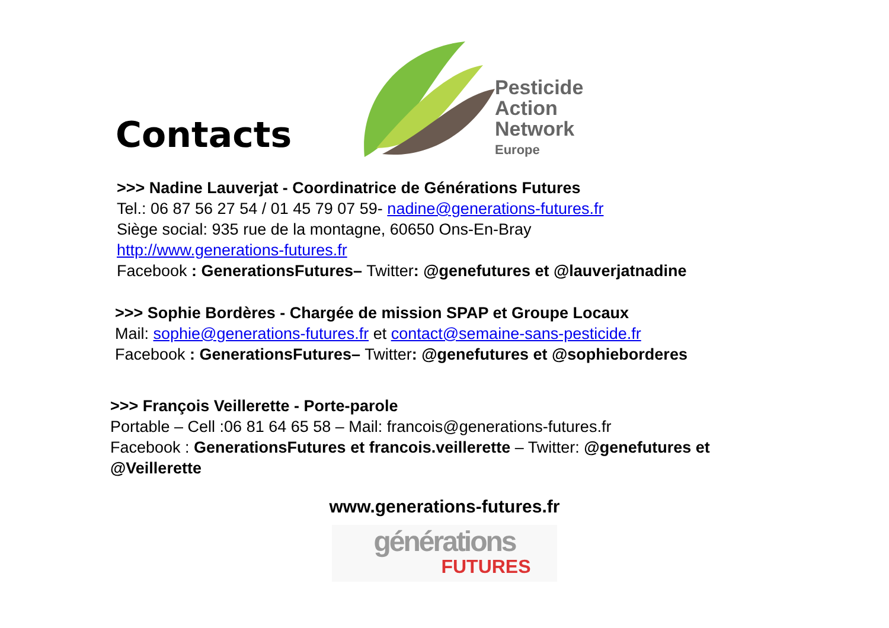Contacts
Pesticide
Action
Network
Europe
>>> Nadine Lauverjat - Coordinatrice de Générations Futures
Tel.: 06 87 56 27 54 / 01 45 79 07 59- nadine@generations-futures.fr
Siège social: 935 rue de la montagne, 60650 Ons-En-Bray
http://www.generations-futures.fr
Facebook : GenerationsFutures– Twitter: @genefutures et @lauverjatnadine
>>> Sophie Bordères - Chargée de mission SPAP et Groupe Locaux
Mail: sophie@generations-futures.fr et contact@semaine-sans-pesticide.fr
Facebook : GenerationsFutures– Twitter: @genefutures et @sophieborderes
>>> François Veillerette - Porte-parole
Portable – Cell :06 81 64 65 58 – Mail: francois@generations-futures.fr
Facebook : GenerationsFutures et francois.veillerette – Twitter: @genefutures et
@Veillerette
www.generations-futures.fr
générations
FUTURES